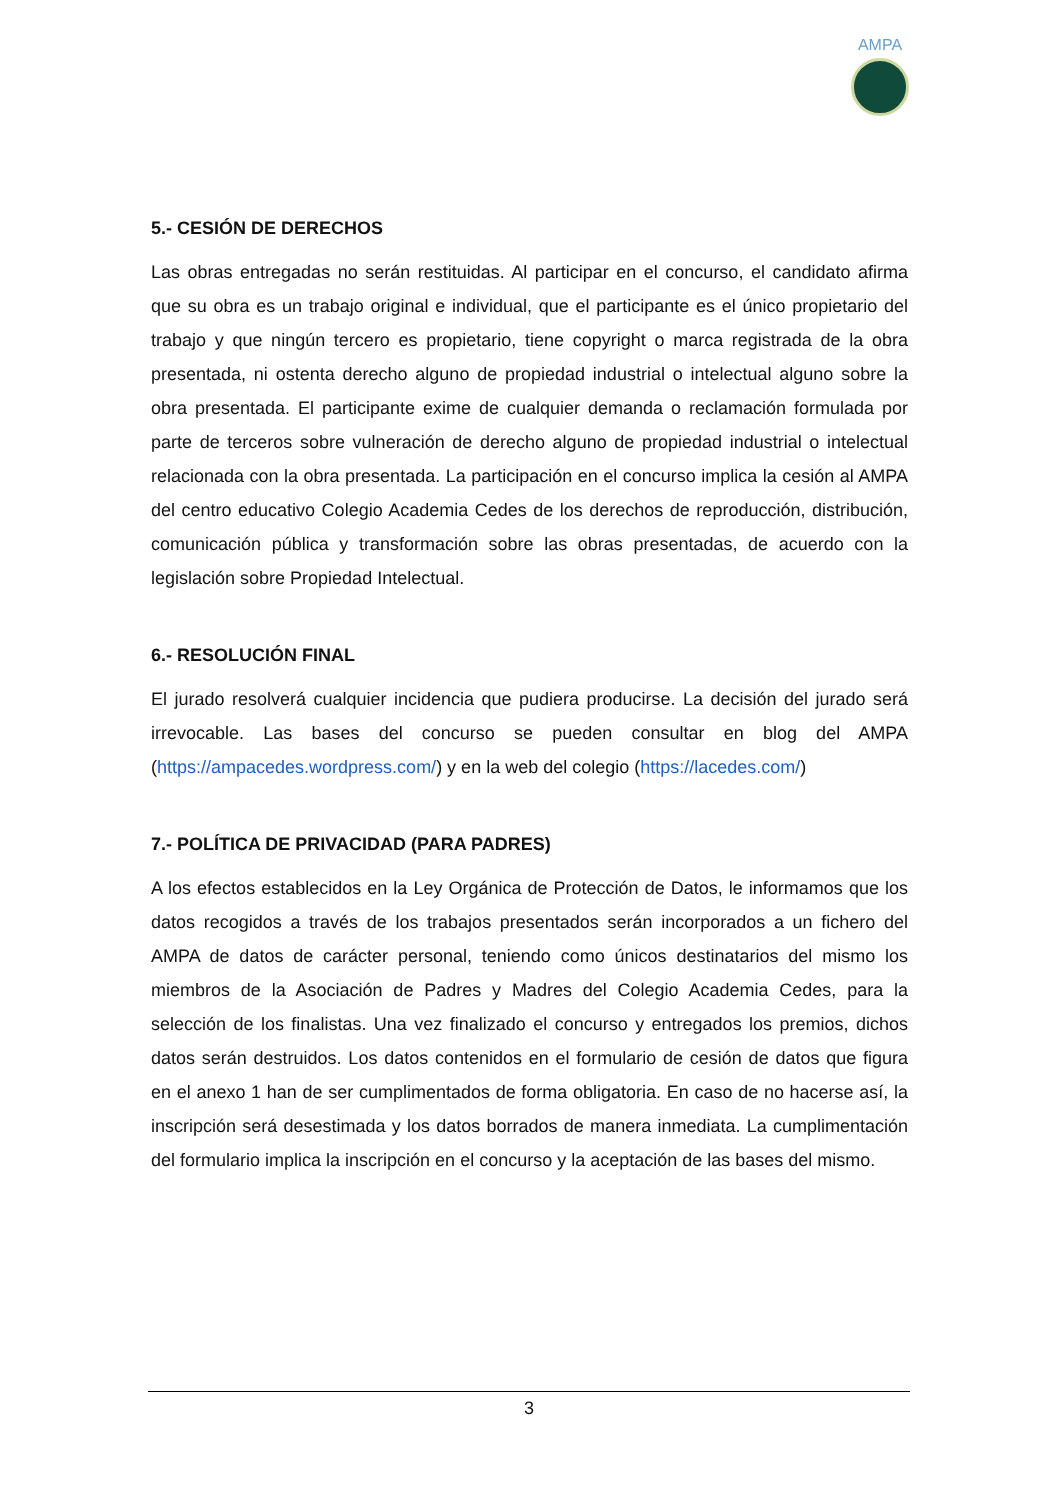AMPA
5.- CESIÓN DE DERECHOS
Las obras entregadas no serán restituidas. Al participar en el concurso, el candidato afirma que su obra es un trabajo original e individual, que el participante es el único propietario del trabajo y que ningún tercero es propietario, tiene copyright o marca registrada de la obra presentada, ni ostenta derecho alguno de propiedad industrial o intelectual alguno sobre la obra presentada. El participante exime de cualquier demanda o reclamación formulada por parte de terceros sobre vulneración de derecho alguno de propiedad industrial o intelectual relacionada con la obra presentada. La participación en el concurso implica la cesión al AMPA del centro educativo Colegio Academia Cedes de los derechos de reproducción, distribución, comunicación pública y transformación sobre las obras presentadas, de acuerdo con la legislación sobre Propiedad Intelectual.
6.- RESOLUCIÓN FINAL
El jurado resolverá cualquier incidencia que pudiera producirse. La decisión del jurado será irrevocable. Las bases del concurso se pueden consultar en blog del AMPA (https://ampacedes.wordpress.com/) y en la web del colegio (https://lacedes.com/)
7.- POLÍTICA DE PRIVACIDAD (PARA PADRES)
A los efectos establecidos en la Ley Orgánica de Protección de Datos, le informamos que los datos recogidos a través de los trabajos presentados serán incorporados a un fichero del AMPA de datos de carácter personal, teniendo como únicos destinatarios del mismo los miembros de la Asociación de Padres y Madres del Colegio Academia Cedes, para la selección de los finalistas. Una vez finalizado el concurso y entregados los premios, dichos datos serán destruidos. Los datos contenidos en el formulario de cesión de datos que figura en el anexo 1 han de ser cumplimentados de forma obligatoria. En caso de no hacerse así, la inscripción será desestimada y los datos borrados de manera inmediata. La cumplimentación del formulario implica la inscripción en el concurso y la aceptación de las bases del mismo.
3